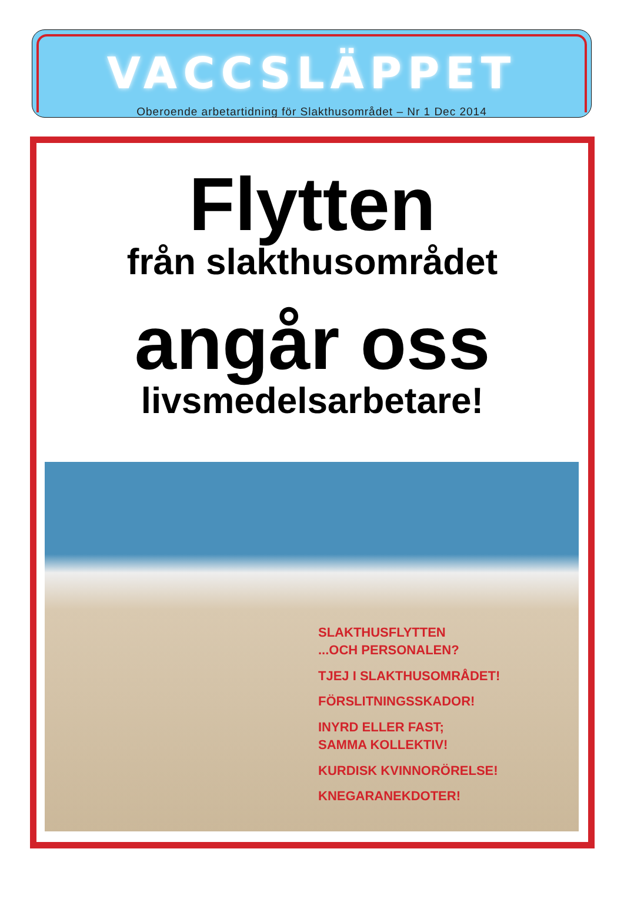VACCSLÄPPET
Oberoende arbetartidning för Slakthusområdet – Nr 1 Dec 2014
Flytten
från slakthusområdet
angår oss
livsmedelsarbetare!
SLAKTHUSFLYTTEN
...OCH PERSONALEN?
TJEJ I SLAKTHUSOMRÅDET!
FÖRSLITNINGSSKADOR!
INYRD ELLER FAST;
SAMMA KOLLEKTIV!
KURDISK KVINNORÖRELSE!
KNEGARANEKDOTER!